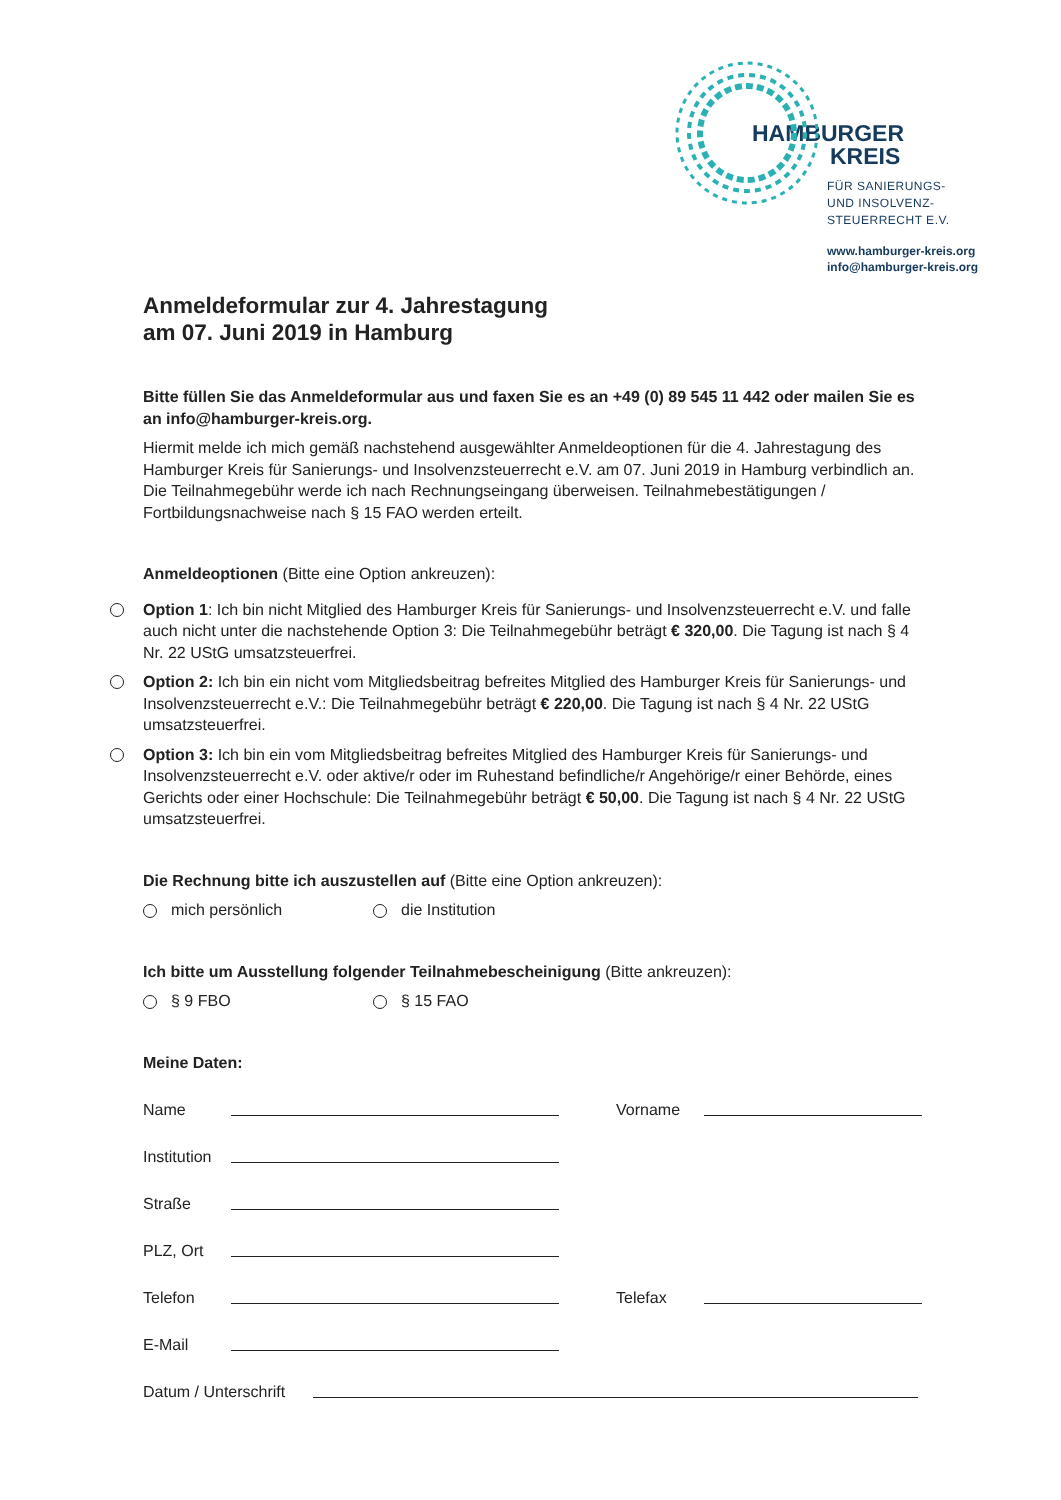HAMBURGER
KREIS
FÜR SANIERUNGS-
UND INSOLVENZ-
STEUERRECHT E.V.
www.hamburger-kreis.org
info@hamburger-kreis.org
Anmeldeformular zur 4. Jahrestagung
am 07. Juni 2019 in Hamburg
Bitte füllen Sie das Anmeldeformular aus und faxen Sie es an +49 (0) 89 545 11 442 oder mailen Sie es an info@hamburger-kreis.org.
Hiermit melde ich mich gemäß nachstehend ausgewählter Anmeldeoptionen für die 4. Jahrestagung des Hamburger Kreis für Sanierungs- und Insolvenzsteuerrecht e.V. am 07. Juni 2019 in Hamburg verbindlich an. Die Teilnahmegebühr werde ich nach Rechnungseingang überweisen. Teilnahmebestätigungen / Fortbildungsnachweise nach § 15 FAO werden erteilt.
Anmeldeoptionen (Bitte eine Option ankreuzen):
Option 1: Ich bin nicht Mitglied des Hamburger Kreis für Sanierungs- und Insolvenzsteuerrecht e.V. und falle auch nicht unter die nachstehende Option 3: Die Teilnahmegebühr beträgt € 320,00. Die Tagung ist nach § 4 Nr. 22 UStG umsatzsteuerfrei.
Option 2: Ich bin ein nicht vom Mitgliedsbeitrag befreites Mitglied des Hamburger Kreis für Sanierungs- und Insolvenzsteuerrecht e.V.: Die Teilnahmegebühr beträgt € 220,00. Die Tagung ist nach § 4 Nr. 22 UStG umsatzsteuerfrei.
Option 3: Ich bin ein vom Mitgliedsbeitrag befreites Mitglied des Hamburger Kreis für Sanierungs- und Insolvenzsteuerrecht e.V. oder aktive/r oder im Ruhestand befindliche/r Angehörige/r einer Behörde, eines Gerichts oder einer Hochschule: Die Teilnahmegebühr beträgt € 50,00. Die Tagung ist nach § 4 Nr. 22 UStG umsatzsteuerfrei.
Die Rechnung bitte ich auszustellen auf (Bitte eine Option ankreuzen):
mich persönlich die Institution
Ich bitte um Ausstellung folgender Teilnahmebescheinigung (Bitte ankreuzen):
§ 9 FBO § 15 FAO
Meine Daten:
Name Vorname
Institution
Straße
PLZ, Ort
Telefon Telefax
E-Mail
Datum / Unterschrift